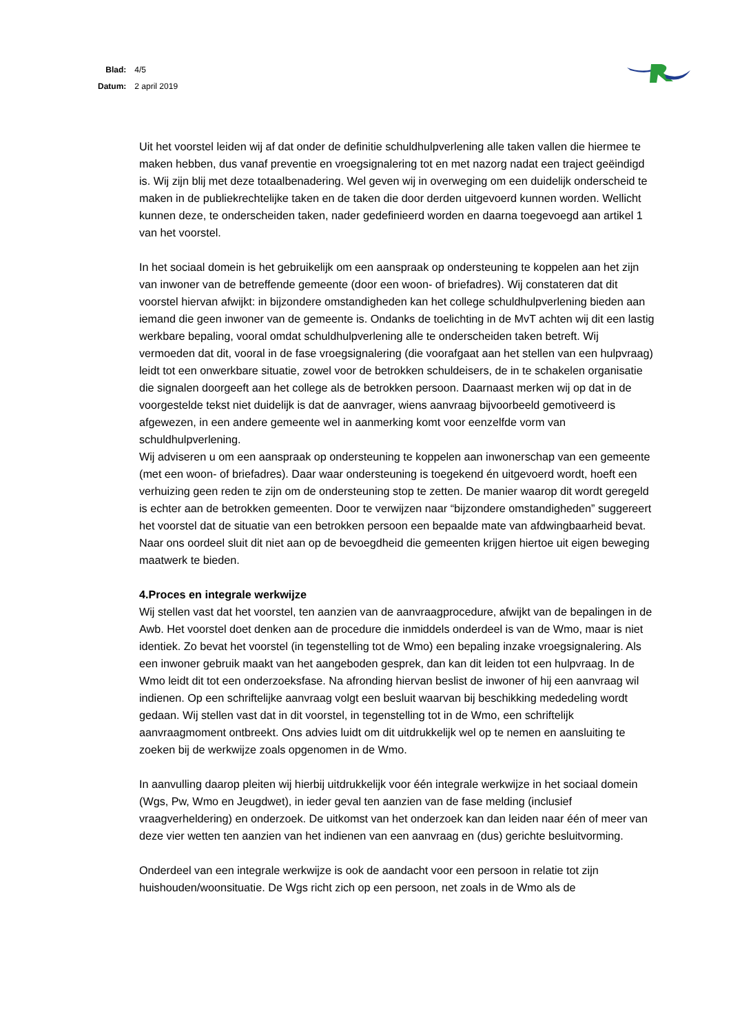| Blad: | 4/5 |
| Datum: | 2 april 2019 |
Uit het voorstel leiden wij af dat onder de definitie schuldhulpverlening alle taken vallen die hiermee te maken hebben, dus vanaf preventie en vroegsignalering tot en met nazorg nadat een traject geëindigd is. Wij zijn blij met deze totaalbenadering. Wel geven wij in overweging om een duidelijk onderscheid te maken in de publiekrechtelijke taken en de taken die door derden uitgevoerd kunnen worden. Wellicht kunnen deze, te onderscheiden taken, nader gedefinieerd worden en daarna toegevoegd aan artikel 1 van het voorstel.
In het sociaal domein is het gebruikelijk om een aanspraak op ondersteuning te koppelen aan het zijn van inwoner van de betreffende gemeente (door een woon- of briefadres). Wij constateren dat dit voorstel hiervan afwijkt: in bijzondere omstandigheden kan het college schuldhulpverlening bieden aan iemand die geen inwoner van de gemeente is. Ondanks de toelichting in de MvT achten wij dit een lastig werkbare bepaling, vooral omdat schuldhulpverlening alle te onderscheiden taken betreft. Wij vermoeden dat dit, vooral in de fase vroegsignalering (die voorafgaat aan het stellen van een hulpvraag) leidt tot een onwerkbare situatie, zowel voor de betrokken schuldeisers, de in te schakelen organisatie die signalen doorgeeft aan het college als de betrokken persoon. Daarnaast merken wij op dat in de voorgestelde tekst niet duidelijk is dat de aanvrager, wiens aanvraag bijvoorbeeld gemotiveerd is afgewezen, in een andere gemeente wel in aanmerking komt voor eenzelfde vorm van schuldhulpverlening.
Wij adviseren u om een aanspraak op ondersteuning te koppelen aan inwonerschap van een gemeente (met een woon- of briefadres). Daar waar ondersteuning is toegekend én uitgevoerd wordt, hoeft een verhuizing geen reden te zijn om de ondersteuning stop te zetten. De manier waarop dit wordt geregeld is echter aan de betrokken gemeenten. Door te verwijzen naar “bijzondere omstandigheden” suggereert het voorstel dat de situatie van een betrokken persoon een bepaalde mate van afdwingbaarheid bevat. Naar ons oordeel sluit dit niet aan op de bevoegdheid die gemeenten krijgen hiertoe uit eigen beweging maatwerk te bieden.
4.Proces en integrale werkwijze
Wij stellen vast dat het voorstel, ten aanzien van de aanvraagprocedure, afwijkt van de bepalingen in de Awb. Het voorstel doet denken aan de procedure die inmiddels onderdeel is van de Wmo, maar is niet identiek. Zo bevat het voorstel (in tegenstelling tot de Wmo) een bepaling inzake vroegsignalering. Als een inwoner gebruik maakt van het aangeboden gesprek, dan kan dit leiden tot een hulpvraag. In de Wmo leidt dit tot een onderzoeksfase. Na afronding hiervan beslist de inwoner of hij een aanvraag wil indienen. Op een schriftelijke aanvraag volgt een besluit waarvan bij beschikking mededeling wordt gedaan. Wij stellen vast dat in dit voorstel, in tegenstelling tot in de Wmo, een schriftelijk aanvraagmoment ontbreekt. Ons advies luidt om dit uitdrukkelijk wel op te nemen en aansluiting te zoeken bij de werkwijze zoals opgenomen in de Wmo.
In aanvulling daarop pleiten wij hierbij uitdrukkelijk voor één integrale werkwijze in het sociaal domein (Wgs, Pw, Wmo en Jeugdwet), in ieder geval ten aanzien van de fase melding (inclusief vraagverheldering) en onderzoek. De uitkomst van het onderzoek kan dan leiden naar één of meer van deze vier wetten ten aanzien van het indienen van een aanvraag en (dus) gerichte besluitvorming.
Onderdeel van een integrale werkwijze is ook de aandacht voor een persoon in relatie tot zijn huishouden/woonsituatie. De Wgs richt zich op een persoon, net zoals in de Wmo als de